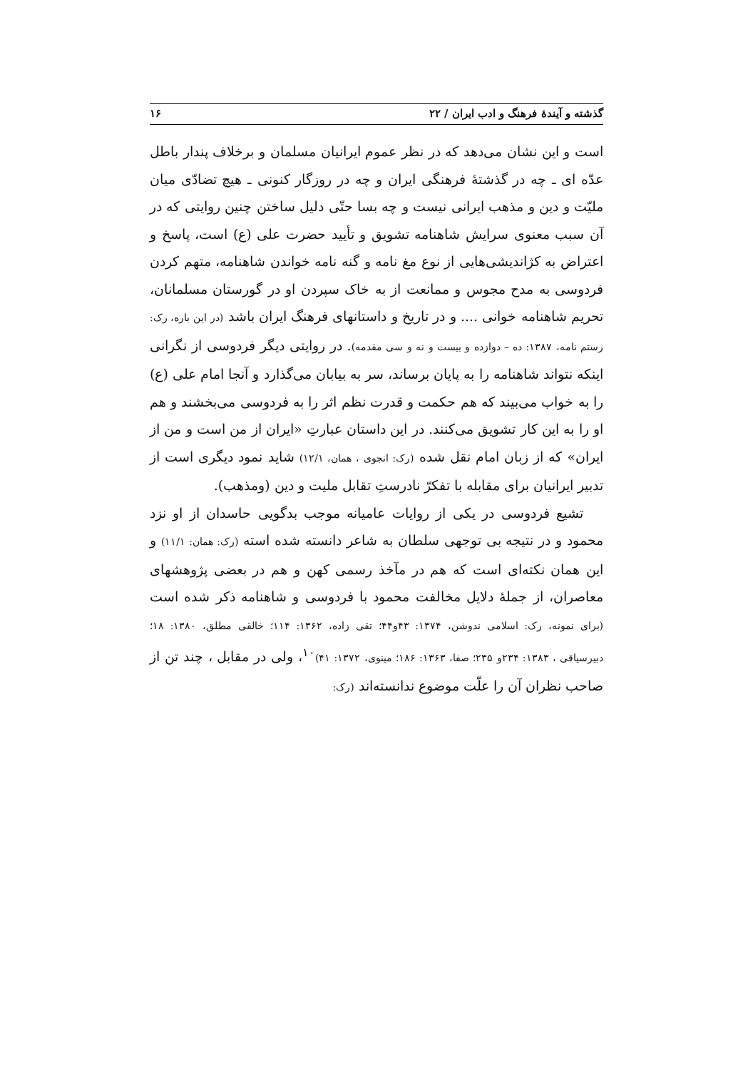گذشته و آیندهٔ فرهنگ و ادب ایران / ۲۲ ۱۶
است و این نشان می‌دهد که در نظر عموم ایرانیان مسلمان و برخلاف پندار باطل عدّه ای ـ چه در گذشتهٔ فرهنگی ایران و چه در روزگار کنونی ـ هیچ تضادّی میان ملیّت و دین و مذهب ایرانی نیست و چه بسا حتّی دلیل ساختن چنین روایتی که در آن سبب معنوی سرایش شاهنامه تشویق و تأیید حضرت علی (ع) است، پاسخ و اعتراض به کژاندیشی‌هایی از نوع مغ نامه و گنه نامه خواندن شاهنامه، متهم کردن فردوسی به مدح مجوس و ممانعت از به خاک سپردن او در گورستان مسلمانان، تحریم شاهنامه خوانی .... و در تاریخ و داستانهای فرهنگ ایران باشد (در این باره، رک: رستم نامه، ۱۳۸۷: ده – دوازده و بیست و نه و سی مقدمه). در روایتی دیگر فردوسی از نگرانی اینکه نتواند شاهنامه را به پایان برساند، سر به بیابان می‌گذارد و آنجا امام علی (ع) را به خواب می‌بیند که هم حکمت و قدرت نظم اثر را به فردوسی می‌بخشند و هم او را به این کار تشویق می‌کنند. در این داستان عبارتِ «ایران از من است و من از ایران» که از زبان امام نقل شده (رک: انجوی ، همان، ۱۲/۱) شاید نمود دیگری است از تدبیر ایرانیان برای مقابله با تفکرّ نادرستِ تقابل ملیت و دین (ومذهب).
تشیع فردوسی در یکی از روایات عامیانه موجب بدگویی حاسدان از او نزد محمود و در نتیجه بی توجهی سلطان به شاعر دانسته شده استه (رک: همان: ۱۱/۱) و این همان نکته‌ای است که هم در مآخذ رسمی کهن و هم در بعضی پژوهشهای معاصران، از جملهٔ دلایل مخالفت محمود با فردوسی و شاهنامه ذکر شده است (برای نمونه، رک: اسلامی ندوشن، ۱۳۷۴: ۴۳و۴۴؛ تقی زاده، ۱۳۶۲: ۱۱۴؛ خالقی مطلق، ۱۳۸۰: ۱۸؛ دبیرسیاقی ، ۱۳۸۳: ۲۳۴و ۲۳۵؛ صفا، ۱۳۶۳: ۱۸۶؛ مینوی، ۱۳۷۲: ۴۱)<sup>۱۰</sup>، ولی در مقابل ، چند تن از صاحب نظران آن را علّت موضوع ندانسته‌اند (رک: